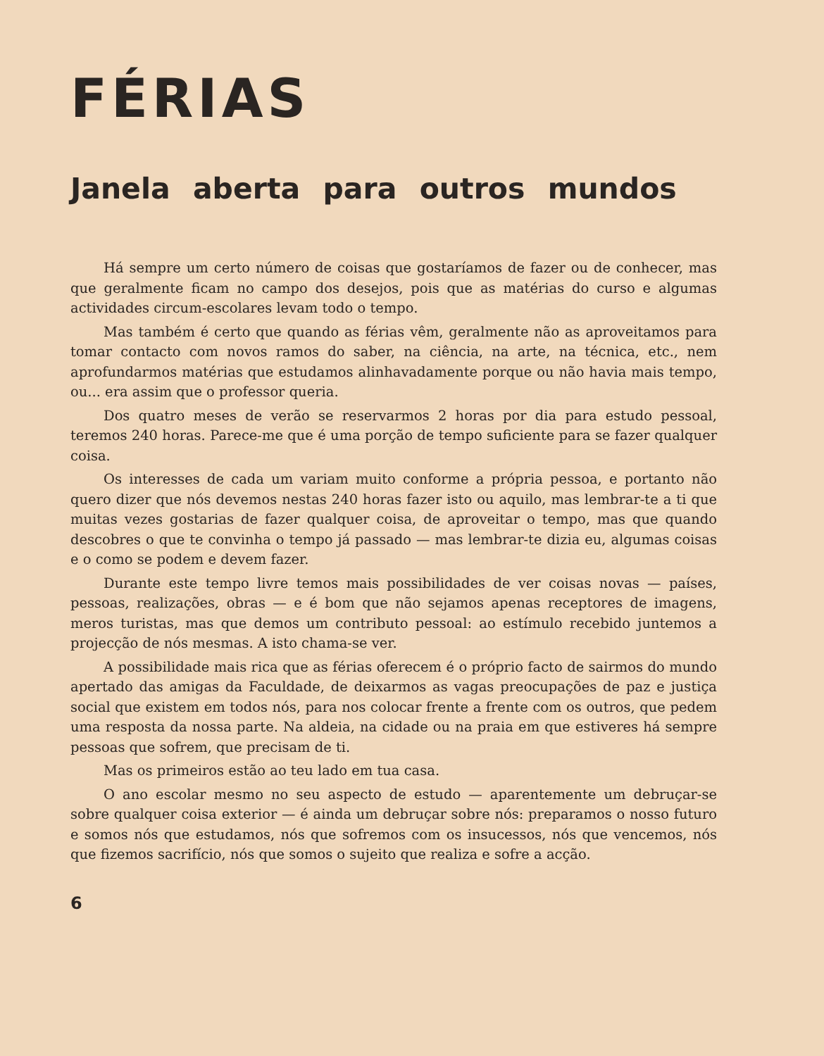FÉRIAS
Janela aberta para outros mundos
Há sempre um certo número de coisas que gostaríamos de fazer ou de conhecer, mas que geralmente ficam no campo dos desejos, pois que as matérias do curso e algumas actividades circum-escolares levam todo o tempo.
Mas também é certo que quando as férias vêm, geralmente não as aproveitamos para tomar contacto com novos ramos do saber, na ciência, na arte, na técnica, etc., nem aprofundarmos matérias que estudamos alinhavadamente porque ou não havia mais tempo, ou... era assim que o professor queria.
Dos quatro meses de verão se reservarmos 2 horas por dia para estudo pessoal, teremos 240 horas. Parece-me que é uma porção de tempo suficiente para se fazer qualquer coisa.
Os interesses de cada um variam muito conforme a própria pessoa, e portanto não quero dizer que nós devemos nestas 240 horas fazer isto ou aquilo, mas lembrar-te a ti que muitas vezes gostarias de fazer qualquer coisa, de aproveitar o tempo, mas que quando descobres o que te convinha o tempo já passado — mas lembrar-te dizia eu, algumas coisas e o como se podem e devem fazer.
Durante este tempo livre temos mais possibilidades de ver coisas novas — países, pessoas, realizações, obras — e é bom que não sejamos apenas receptores de imagens, meros turistas, mas que demos um contributo pessoal: ao estímulo recebido juntemos a projecção de nós mesmas. A isto chama-se ver.
A possibilidade mais rica que as férias oferecem é o próprio facto de sairmos do mundo apertado das amigas da Faculdade, de deixarmos as vagas preocupações de paz e justiça social que existem em todos nós, para nos colocar frente a frente com os outros, que pedem uma resposta da nossa parte. Na aldeia, na cidade ou na praia em que estiveres há sempre pessoas que sofrem, que precisam de ti.
Mas os primeiros estão ao teu lado em tua casa.
O ano escolar mesmo no seu aspecto de estudo — aparentemente um debruçar-se sobre qualquer coisa exterior — é ainda um debruçar sobre nós: preparamos o nosso futuro e somos nós que estudamos, nós que sofremos com os insucessos, nós que vencemos, nós que fizemos sacrifício, nós que somos o sujeito que realiza e sofre a acção.
6